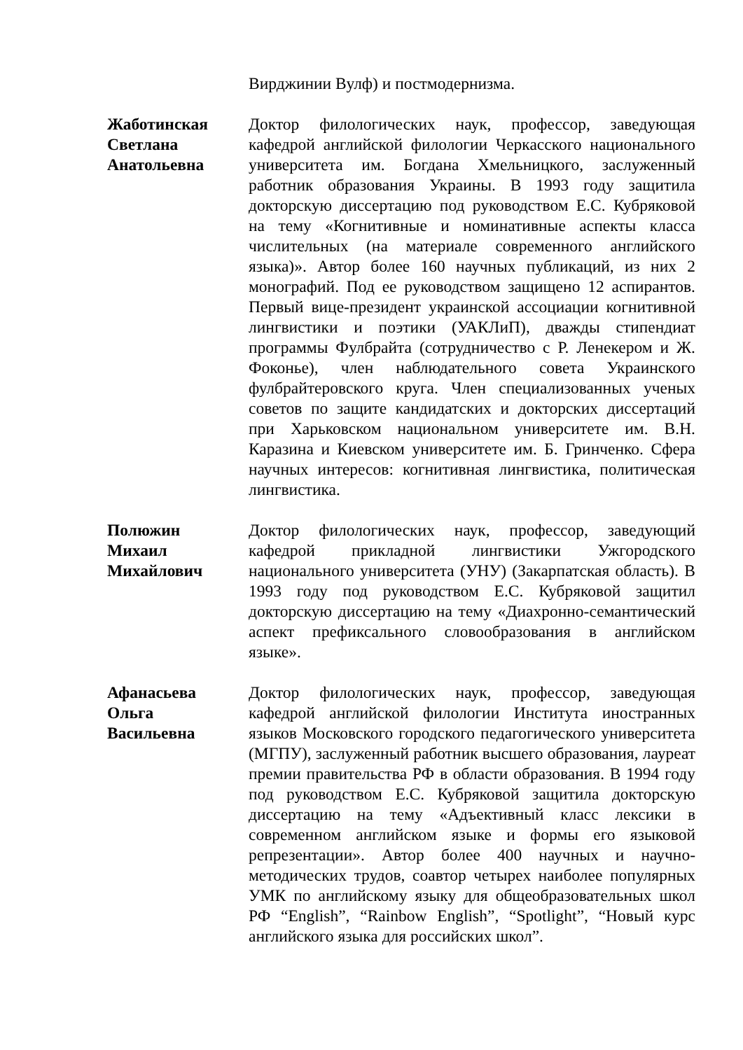Вирджинии Вулф) и постмодернизма.
Жаботинская
Светлана
Анатольевна
Доктор филологических наук, профессор, заведующая кафедрой английской филологии Черкасского национального университета им. Богдана Хмельницкого, заслуженный работник образования Украины. В 1993 году защитила докторскую диссертацию под руководством Е.С. Кубряковой на тему «Когнитивные и номинативные аспекты класса числительных (на материале современного английского языка)». Автор более 160 научных публикаций, из них 2 монографий. Под ее руководством защищено 12 аспирантов. Первый вице-президент украинской ассоциации когнитивной лингвистики и поэтики (УАКЛиП), дважды стипендиат программы Фулбрайта (сотрудничество с Р. Ленекером и Ж. Фоконье), член наблюдательного совета Украинского фулбрайтеровского круга. Член специализованных ученых советов по защите кандидатских и докторских диссертаций при Харьковском национальном университете им. В.Н. Каразина и Киевском университете им. Б. Гринченко. Сфера научных интересов: когнитивная лингвистика, политическая лингвистика.
Полюжин
Михаил
Михайлович
Доктор филологических наук, профессор, заведующий кафедрой прикладной лингвистики Ужгородского национального университета (УНУ) (Закарпатская область). В 1993 году под руководством Е.С. Кубряковой защитил докторскую диссертацию на тему «Диахронно-семантический аспект префиксального словообразования в английском языке».
Афанасьева
Ольга
Васильевна
Доктор филологических наук, профессор, заведующая кафедрой английской филологии Института иностранных языков Московского городского педагогического университета (МГПУ), заслуженный работник высшего образования, лауреат премии правительства РФ в области образования. В 1994 году под руководством Е.С. Кубряковой защитила докторскую диссертацию на тему «Адъективный класс лексики в современном английском языке и формы его языковой репрезентации». Автор более 400 научных и научно-методических трудов, соавтор четырех наиболее популярных УМК по английскому языку для общеобразовательных школ РФ “English”, “Rainbow English”, “Spotlight”, “Новый курс английского языка для российских школ”.